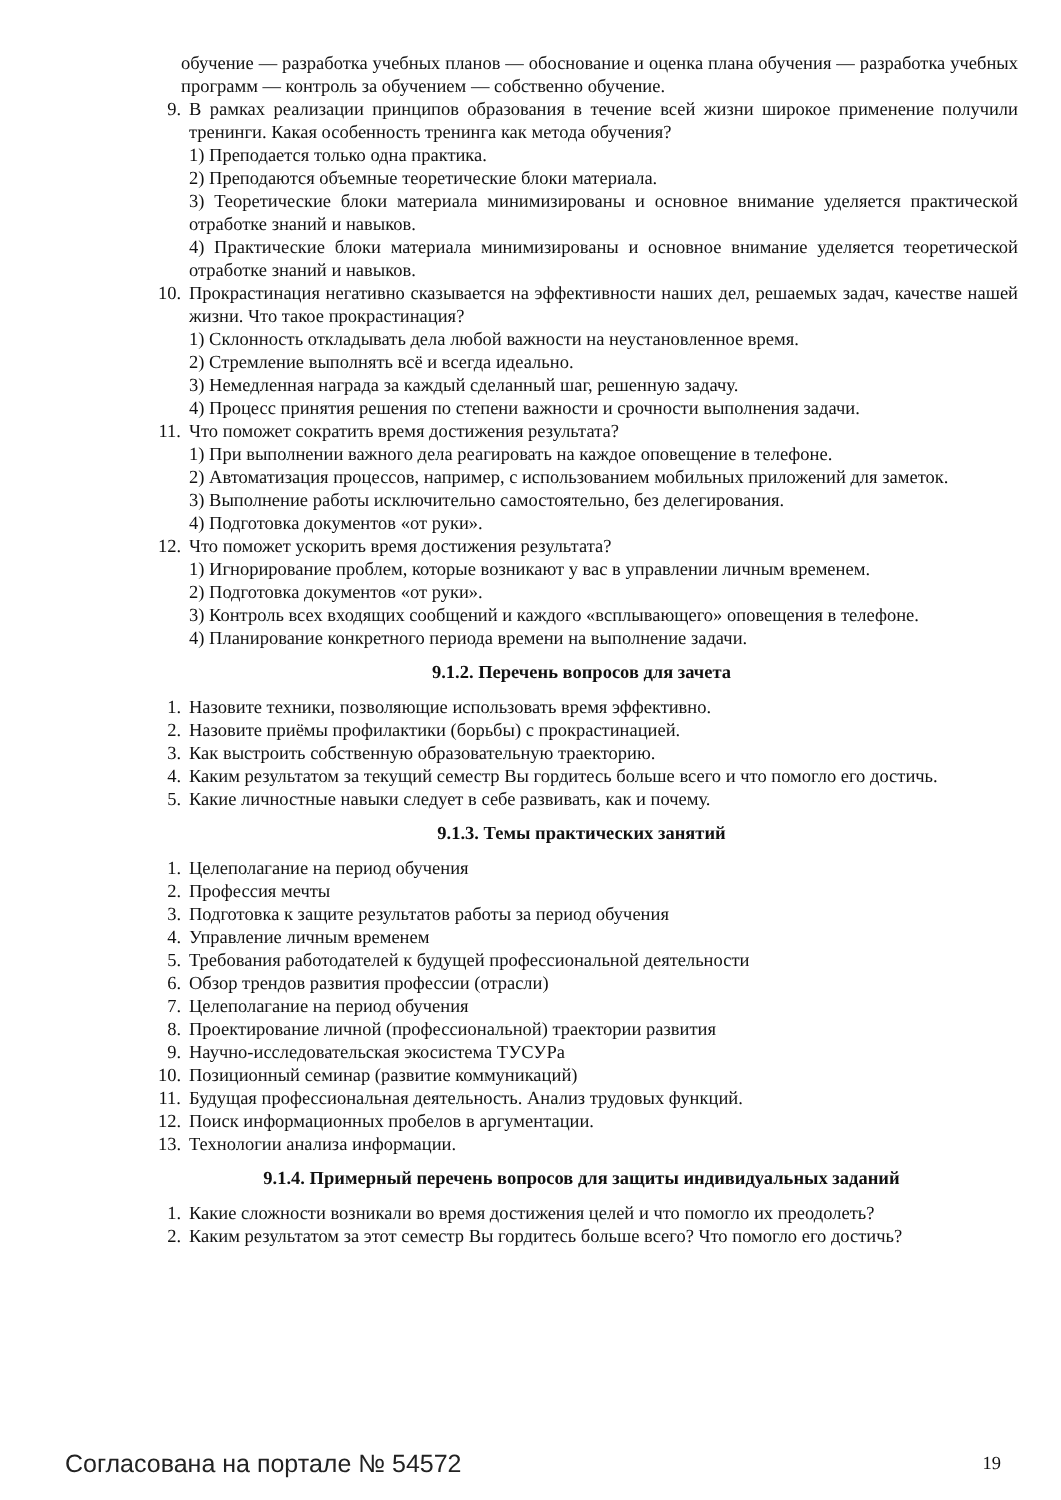обучение — разработка учебных планов — обоснование и оценка плана обучения — разработка учебных программ — контроль за обучением — собственно обучение.
9. В рамках реализации принципов образования в течение всей жизни широкое применение получили тренинги. Какая особенность тренинга как метода обучения?
1) Преподается только одна практика.
2) Преподаются объемные теоретические блоки материала.
3) Теоретические блоки материала минимизированы и основное внимание уделяется практической отработке знаний и навыков.
4) Практические блоки материала минимизированы и основное внимание уделяется теоретической отработке знаний и навыков.
10. Прокрастинация негативно сказывается на эффективности наших дел, решаемых задач, качестве нашей жизни. Что такое прокрастинация?
1) Склонность откладывать дела любой важности на неустановленное время.
2) Стремление выполнять всё и всегда идеально.
3) Немедленная награда за каждый сделанный шаг, решенную задачу.
4) Процесс принятия решения по степени важности и срочности выполнения задачи.
11. Что поможет сократить время достижения результата?
1) При выполнении важного дела реагировать на каждое оповещение в телефоне.
2) Автоматизация процессов, например, с использованием мобильных приложений для заметок.
3) Выполнение работы исключительно самостоятельно, без делегирования.
4) Подготовка документов «от руки».
12. Что поможет ускорить время достижения результата?
1) Игнорирование проблем, которые возникают у вас в управлении личным временем.
2) Подготовка документов «от руки».
3) Контроль всех входящих сообщений и каждого «всплывающего» оповещения в телефоне.
4) Планирование конкретного периода времени на выполнение задачи.
9.1.2. Перечень вопросов для зачета
1. Назовите техники, позволяющие использовать время эффективно.
2. Назовите приёмы профилактики (борьбы) с прокрастинацией.
3. Как выстроить собственную образовательную траекторию.
4. Каким результатом за текущий семестр Вы гордитесь больше всего и что помогло его достичь.
5. Какие личностные навыки следует в себе развивать, как и почему.
9.1.3. Темы практических занятий
1. Целеполагание на период обучения
2. Профессия мечты
3. Подготовка к защите результатов работы за период обучения
4. Управление личным временем
5. Требования работодателей к будущей профессиональной деятельности
6. Обзор трендов развития профессии (отрасли)
7. Целеполагание на период обучения
8. Проектирование личной (профессиональной) траектории развития
9. Научно-исследовательская экосистема ТУСУРа
10. Позиционный семинар (развитие коммуникаций)
11. Будущая профессиональная деятельность. Анализ трудовых функций.
12. Поиск информационных пробелов в аргументации.
13. Технологии анализа информации.
9.1.4. Примерный перечень вопросов для защиты индивидуальных заданий
1. Какие сложности возникали во время достижения целей и что помогло их преодолеть?
2. Каким результатом за этот семестр Вы гордитесь больше всего? Что помогло его достичь?
Согласована на портале № 54572 19